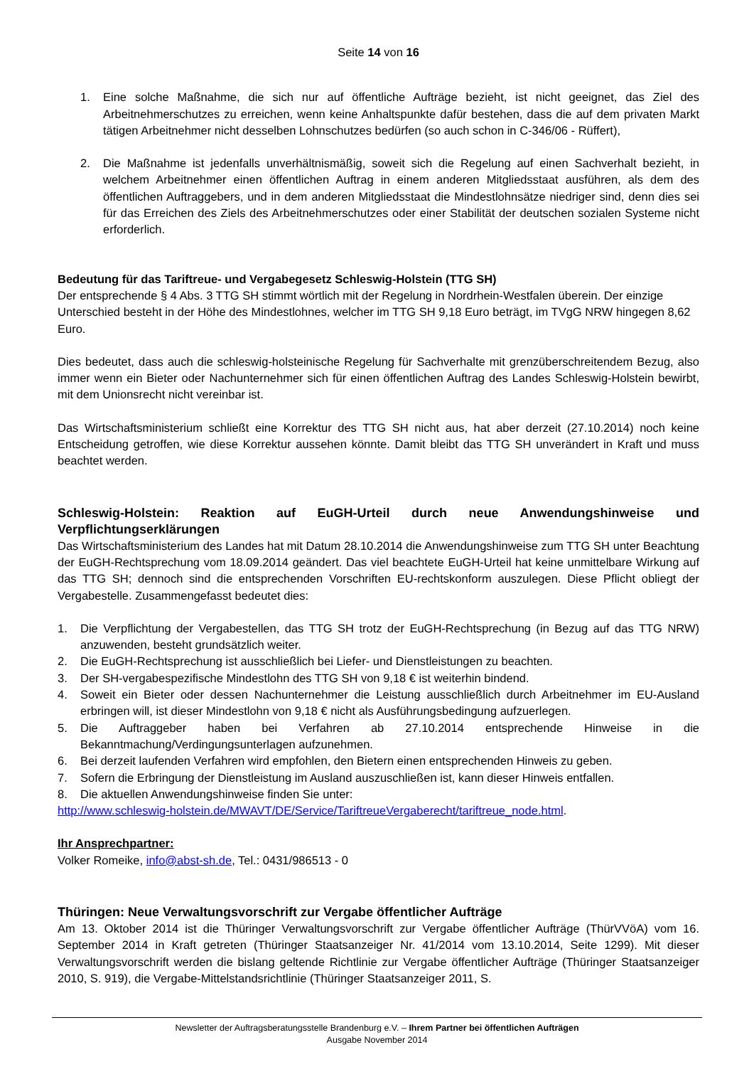Seite 14 von 16
1. Eine solche Maßnahme, die sich nur auf öffentliche Aufträge bezieht, ist nicht geeignet, das Ziel des Arbeitnehmerschutzes zu erreichen, wenn keine Anhaltspunkte dafür bestehen, dass die auf dem privaten Markt tätigen Arbeitnehmer nicht desselben Lohnschutzes bedürfen (so auch schon in C-346/06 - Rüffert),
2. Die Maßnahme ist jedenfalls unverhältnismäßig, soweit sich die Regelung auf einen Sachverhalt bezieht, in welchem Arbeitnehmer einen öffentlichen Auftrag in einem anderen Mitgliedsstaat ausführen, als dem des öffentlichen Auftraggebers, und in dem anderen Mitgliedsstaat die Mindestlohnsätze niedriger sind, denn dies sei für das Erreichen des Ziels des Arbeitnehmerschutzes oder einer Stabilität der deutschen sozialen Systeme nicht erforderlich.
Bedeutung für das Tariftreue- und Vergabegesetz Schleswig-Holstein (TTG SH)
Der entsprechende § 4 Abs. 3 TTG SH stimmt wörtlich mit der Regelung in Nordrhein-Westfalen überein. Der einzige Unterschied besteht in der Höhe des Mindestlohnes, welcher im TTG SH 9,18 Euro beträgt, im TVgG NRW hingegen 8,62 Euro.
Dies bedeutet, dass auch die schleswig-holsteinische Regelung für Sachverhalte mit grenzüberschreitendem Bezug, also immer wenn ein Bieter oder Nachunternehmer sich für einen öffentlichen Auftrag des Landes Schleswig-Holstein bewirbt, mit dem Unionsrecht nicht vereinbar ist.
Das Wirtschaftsministerium schließt eine Korrektur des TTG SH nicht aus, hat aber derzeit (27.10.2014) noch keine Entscheidung getroffen, wie diese Korrektur aussehen könnte. Damit bleibt das TTG SH unverändert in Kraft und muss beachtet werden.
Schleswig-Holstein: Reaktion auf EuGH-Urteil durch neue Anwendungshinweise und Verpflichtungserklärungen
Das Wirtschaftsministerium des Landes hat mit Datum 28.10.2014 die Anwendungshinweise zum TTG SH unter Beachtung der EuGH-Rechtsprechung vom 18.09.2014 geändert. Das viel beachtete EuGH-Urteil hat keine unmittelbare Wirkung auf das TTG SH; dennoch sind die entsprechenden Vorschriften EU-rechtskonform auszulegen. Diese Pflicht obliegt der Vergabestelle. Zusammengefasst bedeutet dies:
1. Die Verpflichtung der Vergabestellen, das TTG SH trotz der EuGH-Rechtsprechung (in Bezug auf das TTG NRW) anzuwenden, besteht grundsätzlich weiter.
2. Die EuGH-Rechtsprechung ist ausschließlich bei Liefer- und Dienstleistungen zu beachten.
3. Der SH-vergabespezifische Mindestlohn des TTG SH von 9,18 € ist weiterhin bindend.
4. Soweit ein Bieter oder dessen Nachunternehmer die Leistung ausschließlich durch Arbeitnehmer im EU-Ausland erbringen will, ist dieser Mindestlohn von 9,18 € nicht als Ausführungsbedingung aufzuerlegen.
5. Die Auftraggeber haben bei Verfahren ab 27.10.2014 entsprechende Hinweise in die Bekanntmachung/Verdingungsunterlagen aufzunehmen.
6. Bei derzeit laufenden Verfahren wird empfohlen, den Bietern einen entsprechenden Hinweis zu geben.
7. Sofern die Erbringung der Dienstleistung im Ausland auszuschließen ist, kann dieser Hinweis entfallen.
8. Die aktuellen Anwendungshinweise finden Sie unter:
http://www.schleswig-holstein.de/MWAVT/DE/Service/TariftreueVergaberecht/tariftreue_node.html.
Ihr Ansprechpartner:
Volker Romeike, info@abst-sh.de, Tel.: 0431/986513 - 0
Thüringen: Neue Verwaltungsvorschrift zur Vergabe öffentlicher Aufträge
Am 13. Oktober 2014 ist die Thüringer Verwaltungsvorschrift zur Vergabe öffentlicher Aufträge (ThürVVöA) vom 16. September 2014 in Kraft getreten (Thüringer Staatsanzeiger Nr. 41/2014 vom 13.10.2014, Seite 1299). Mit dieser Verwaltungsvorschrift werden die bislang geltende Richtlinie zur Vergabe öffentlicher Aufträge (Thüringer Staatsanzeiger 2010, S. 919), die Vergabe-Mittelstandsrichtlinie (Thüringer Staatsanzeiger 2011, S.
Newsletter der Auftragsberatungsstelle Brandenburg e.V. – Ihrem Partner bei öffentlichen Aufträgen
Ausgabe November 2014